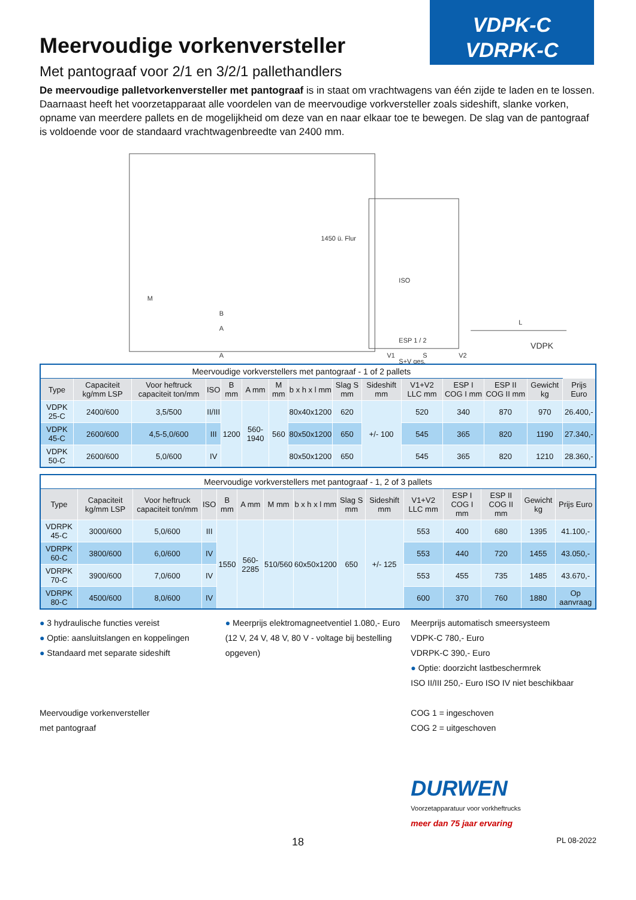VDPK-C
VDRPK-C
Meervoudige vorkenversteller
Met pantograaf voor 2/1 en 3/2/1 pallethandlers
De meervoudige palletvorkenversteller met pantograaf is in staat om vrachtwagens van één zijde te laden en te lossen. Daarnaast heeft het voorzetapparaat alle voordelen van de meervoudige vorkversteller zoals sideshift, slanke vorken, opname van meerdere pallets en de mogelijkheid om deze van en naar elkaar toe te bewegen. De slag van de pantograaf is voldoende voor de standaard vrachtwagenbreedte van 2400 mm.
1450 ü. Flur
M
B
A
A
ISO
ESP 1 / 2
V1
S
V2
S+V ges.
L
VDPK
| Meervoudige vorkverstellers met pantograaf - 1 of 2 pallets | | | | | | | | | | | | | | |
| --- | --- | --- | --- | --- | --- | --- | --- | --- | --- | --- | --- | --- | --- | --- |
| Type | Capaciteit kg/mm LSP | Voor heftruck capaciteit ton/mm | ISO | B mm | A mm | M mm | b x h x l mm | Slag S mm | Sideshift mm | V1+V2 LLC mm | ESP I COG I mm | ESP II COG II mm | Gewicht kg | Prijs Euro |
| VDPK 25-C | 2400/600 | 3,5/500 | II/III | 1200 | 560-1940 | 560 | 80x40x1200 | 620 | +/- 100 | 520 | 340 | 870 | 970 | 26.400,- |
| VDPK 45-C | 2600/600 | 4,5-5,0/600 | III | | | | 80x50x1200 | 650 | | 545 | 365 | 820 | 1190 | 27.340,- |
| VDPK 50-C | 2600/600 | 5,0/600 | IV | | | | 80x50x1200 | 650 | | 545 | 365 | 820 | 1210 | 28.360,- |
| Meervoudige vorkverstellers met pantograaf - 1, 2 of 3 pallets | | | | | | | | | | | | | | |
| --- | --- | --- | --- | --- | --- | --- | --- | --- | --- | --- | --- | --- | --- | --- |
| Type | Capaciteit kg/mm LSP | Voor heftruck capaciteit ton/mm | ISO | B mm | A mm | M mm | b x h x l mm | Slag S mm | Sideshift mm | V1+V2 LLC mm | ESP I COG I mm | ESP II COG II mm | Gewicht kg | Prijs Euro |
| VDRPK 45-C | 3000/600 | 5,0/600 | III | 1550 | 560-2285 | 510/560 | 60x50x1200 | 650 | +/- 125 | 553 | 400 | 680 | 1395 | 41.100,- |
| VDRPK 60-C | 3800/600 | 6,0/600 | IV | | | | | | | 553 | 440 | 720 | 1455 | 43.050,- |
| VDRPK 70-C | 3900/600 | 7,0/600 | IV | | | | | | | 553 | 455 | 735 | 1485 | 43.670,- |
| VDRPK 80-C | 4500/600 | 8,0/600 | IV | | | | | | | 600 | 370 | 760 | 1880 | Op aanvraag |
● 3 hydraulische functies vereist
● Optie: aansluitslangen en koppelingen
● Standaard met separate sideshift
Meervoudige vorkenversteller
met pantograaf
● Meerprijs elektromagneetventiel 1.080,- Euro
(12 V, 24 V, 48 V, 80 V - voltage bij bestelling opgeven)
Meerprijs automatisch smeersysteem
VDPK-C 780,- Euro
VDRPK-C 390,- Euro
● Optie: doorzicht lastbeschermrek
ISO II/III 250,- Euro ISO IV niet beschikbaar
COG 1 = ingeschoven
COG 2 = uitgeschoven
DURWEN
Voorzetapparatuur voor vorkheftrucks
meer dan 75 jaar ervaring
18 PL 08-2022